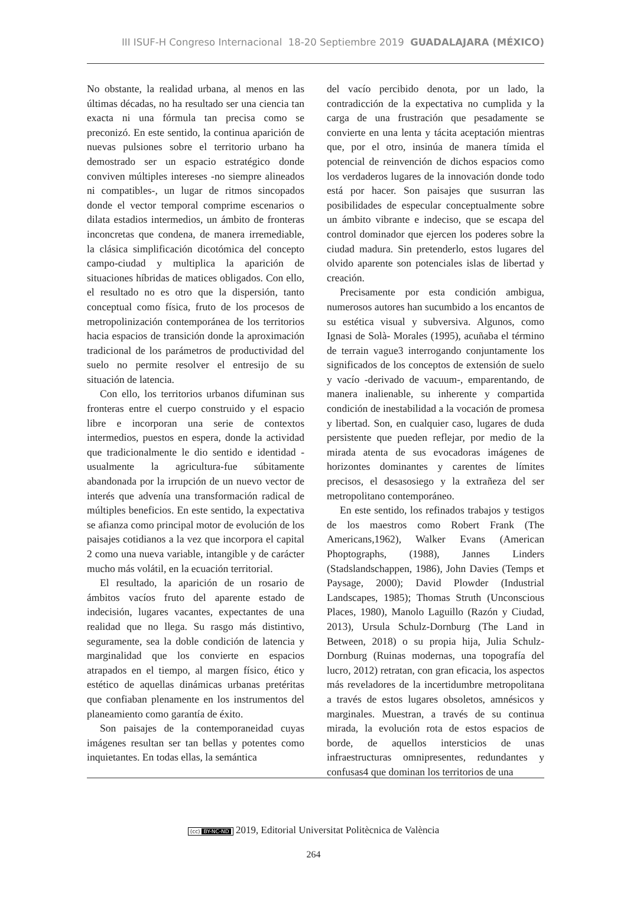III ISUF-H Congreso Internacional 18-20 Septiembre 2019 GUADALAJARA (MÉXICO)
No obstante, la realidad urbana, al menos en las últimas décadas, no ha resultado ser una ciencia tan exacta ni una fórmula tan precisa como se preconizó. En este sentido, la continua aparición de nuevas pulsiones sobre el territorio urbano ha demostrado ser un espacio estratégico donde conviven múltiples intereses -no siempre alineados ni compatibles-, un lugar de ritmos sincopados donde el vector temporal comprime escenarios o dilata estadios intermedios, un ámbito de fronteras inconcretas que condena, de manera irremediable, la clásica simplificación dicotómica del concepto campo-ciudad y multiplica la aparición de situaciones híbridas de matices obligados. Con ello, el resultado no es otro que la dispersión, tanto conceptual como física, fruto de los procesos de metropolinización contemporánea de los territorios hacia espacios de transición donde la aproximación tradicional de los parámetros de productividad del suelo no permite resolver el entresijo de su situación de latencia.
Con ello, los territorios urbanos difuminan sus fronteras entre el cuerpo construido y el espacio libre e incorporan una serie de contextos intermedios, puestos en espera, donde la actividad que tradicionalmente le dio sentido e identidad -usualmente la agricultura-fue súbitamente abandonada por la irrupción de un nuevo vector de interés que advenía una transformación radical de múltiples beneficios. En este sentido, la expectativa se afianza como principal motor de evolución de los paisajes cotidianos a la vez que incorpora el capital 2 como una nueva variable, intangible y de carácter mucho más volátil, en la ecuación territorial.
El resultado, la aparición de un rosario de ámbitos vacíos fruto del aparente estado de indecisión, lugares vacantes, expectantes de una realidad que no llega. Su rasgo más distintivo, seguramente, sea la doble condición de latencia y marginalidad que los convierte en espacios atrapados en el tiempo, al margen físico, ético y estético de aquellas dinámicas urbanas pretéritas que confiaban plenamente en los instrumentos del planeamiento como garantía de éxito.
Son paisajes de la contemporaneidad cuyas imágenes resultan ser tan bellas y potentes como inquietantes. En todas ellas, la semántica
del vacío percibido denota, por un lado, la contradicción de la expectativa no cumplida y la carga de una frustración que pesadamente se convierte en una lenta y tácita aceptación mientras que, por el otro, insinúa de manera tímida el potencial de reinvención de dichos espacios como los verdaderos lugares de la innovación donde todo está por hacer. Son paisajes que susurran las posibilidades de especular conceptualmente sobre un ámbito vibrante e indeciso, que se escapa del control dominador que ejercen los poderes sobre la ciudad madura. Sin pretenderlo, estos lugares del olvido aparente son potenciales islas de libertad y creación.
Precisamente por esta condición ambigua, numerosos autores han sucumbido a los encantos de su estética visual y subversiva. Algunos, como Ignasi de Solà- Morales (1995), acuñaba el término de terrain vague3 interrogando conjuntamente los significados de los conceptos de extensión de suelo y vacío -derivado de vacuum-, emparentando, de manera inalienable, su inherente y compartida condición de inestabilidad a la vocación de promesa y libertad. Son, en cualquier caso, lugares de duda persistente que pueden reflejar, por medio de la mirada atenta de sus evocadoras imágenes de horizontes dominantes y carentes de límites precisos, el desasosiego y la extrañeza del ser metropolitano contemporáneo.
En este sentido, los refinados trabajos y testigos de los maestros como Robert Frank (The Americans,1962), Walker Evans (American Phoptographs, (1988), Jannes Linders (Stadslandschappen, 1986), John Davies (Temps et Paysage, 2000); David Plowder (Industrial Landscapes, 1985); Thomas Struth (Unconscious Places, 1980), Manolo Laguillo (Razón y Ciudad, 2013), Ursula Schulz-Dornburg (The Land in Between, 2018) o su propia hija, Julia Schulz- Dornburg (Ruinas modernas, una topografía del lucro, 2012) retratan, con gran eficacia, los aspectos más reveladores de la incertidumbre metropolitana a través de estos lugares obsoletos, amnésicos y marginales. Muestran, a través de su continua mirada, la evolución rota de estos espacios de borde, de aquellos intersticios de unas infraestructuras omnipresentes, redundantes y confusas4 que dominan los territorios de una
(cc) BY-NC-ND 2019, Editorial Universitat Politècnica de València
264